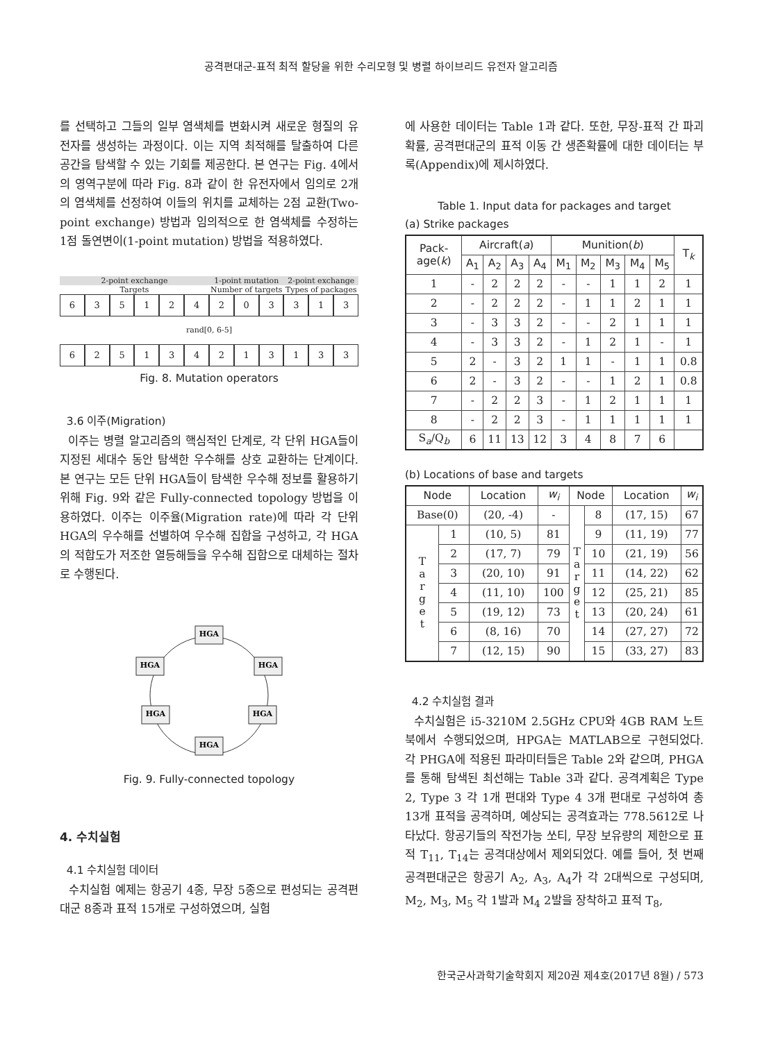공격편대군-표적 최적 할당을 위한 수리모형 및 병렬 하이브리드 유전자 알고리즘
를 선택하고 그들의 일부 염색체를 변화시켜 새로운 형질의 유전자를 생성하는 과정이다. 이는 지역 최적해를 탈출하여 다른 공간을 탐색할 수 있는 기회를 제공한다. 본 연구는 Fig. 4에서의 영역구분에 따라 Fig. 8과 같이 한 유전자에서 임의로 2개의 염색체를 선정하여 이들의 위치를 교체하는 2점 교환(Two-point exchange) 방법과 임의적으로 한 염색체를 수정하는 1점 돌연변이(1-point mutation) 방법을 적용하였다.
2-point exchange 1-point mutation 2-point exchange
Targets Number of targets Types of packages
635124203313
rand[0, 6-5]
625134213133
Fig. 8. Mutation operators
3.6 이주(Migration)
이주는 병렬 알고리즘의 핵심적인 단계로, 각 단위 HGA들이 지정된 세대수 동안 탐색한 우수해를 상호 교환하는 단계이다. 본 연구는 모든 단위 HGA들이 탐색한 우수해 정보를 활용하기 위해 Fig. 9와 같은 Fully-connected topology 방법을 이용하였다. 이주는 이주율(Migration rate)에 따라 각 단위 HGA의 우수해를 선별하여 우수해 집합을 구성하고, 각 HGA의 적합도가 저조한 열등해들을 우수해 집합으로 대체하는 절차로 수행된다.
HGA
HGA
HGA
HGA
HGA
HGA
Fig. 9. Fully-connected topology
4. 수치실험
4.1 수치실험 데이터
수치실험 예제는 항공기 4종, 무장 5종으로 편성되는 공격편대군 8종과 표적 15개로 구성하였으며, 실험
에 사용한 데이터는 Table 1과 같다. 또한, 무장-표적 간 파괴확률, 공격편대군의 표적 이동 간 생존확률에 대한 데이터는 부록(Appendix)에 제시하였다.
Table 1. Input data for packages and target
(a) Strike packages
| Pack- age( k ) | Aircraft( a ) | | | | Munition( b ) | | | | | T<sub>k</sub> |
| --- | --- | --- | --- | --- | --- | --- | --- | --- | --- | --- |
| | A<sub>1</sub> | A<sub>2</sub> | A<sub>3</sub> | A<sub>4</sub> | M<sub>1</sub> | M<sub>2</sub> | M<sub>3</sub> | M<sub>4</sub> | M<sub>5</sub> | |
| 1 | - | 2 | 2 | 2 | - | - | 1 | 1 | 2 | 1 |
| 2 | - | 2 | 2 | 2 | - | 1 | 1 | 2 | 1 | 1 |
| 3 | - | 3 | 3 | 2 | - | - | 2 | 1 | 1 | 1 |
| 4 | - | 3 | 3 | 2 | - | 1 | 2 | 1 | - | 1 |
| 5 | 2 | - | 3 | 2 | 1 | 1 | - | 1 | 1 | 0.8 |
| 6 | 2 | - | 3 | 2 | - | - | 1 | 2 | 1 | 0.8 |
| 7 | - | 2 | 2 | 3 | - | 1 | 2 | 1 | 1 | 1 |
| 8 | - | 2 | 2 | 3 | - | 1 | 1 | 1 | 1 | 1 |
| S<sub>a</sub>/Q<sub>b</sub> | 6 | 11 | 13 | 12 | 3 | 4 | 8 | 7 | 6 | |
(b) Locations of base and targets
| Node | | Location | w<sub>i</sub> | Node | | Location | w<sub>i</sub> |
| --- | --- | --- | --- | --- | --- | --- | --- |
| Base(0) | | (20, -4) | - | T a r g e t | 8 | (17, 15) | 67 |
| T a r g e t | 1 | (10, 5) | 81 | | 9 | (11, 19) | 77 |
| | 2 | (17, 7) | 79 | | 10 | (21, 19) | 56 |
| | 3 | (20, 10) | 91 | | 11 | (14, 22) | 62 |
| | 4 | (11, 10) | 100 | | 12 | (25, 21) | 85 |
| | 5 | (19, 12) | 73 | | 13 | (20, 24) | 61 |
| | 6 | (8, 16) | 70 | | 14 | (27, 27) | 72 |
| | 7 | (12, 15) | 90 | | 15 | (33, 27) | 83 |
4.2 수치실험 결과
수치실험은 i5-3210M 2.5GHz CPU와 4GB RAM 노트북에서 수행되었으며, HPGA는 MATLAB으로 구현되었다. 각 PHGA에 적용된 파라미터들은 Table 2와 같으며, PHGA를 통해 탐색된 최선해는 Table 3과 같다. 공격계획은 Type 2, Type 3 각 1개 편대와 Type 4 3개 편대로 구성하여 총 13개 표적을 공격하며, 예상되는 공격효과는 778.5612로 나타났다. 항공기들의 작전가능 쏘티, 무장 보유량의 제한으로 표적 T<sub>11</sub>, T<sub>14</sub>는 공격대상에서 제외되었다. 예를 들어, 첫 번째 공격편대군은 항공기 A<sub>2</sub>, A<sub>3</sub>, A<sub>4</sub>가 각 2대씩으로 구성되며, M<sub>2</sub>, M<sub>3</sub>, M<sub>5</sub> 각 1발과 M<sub>4</sub> 2발을 장착하고 표적 T<sub>8</sub>,
한국군사과학기술학회지 제20권 제4호(2017년 8월) / 573